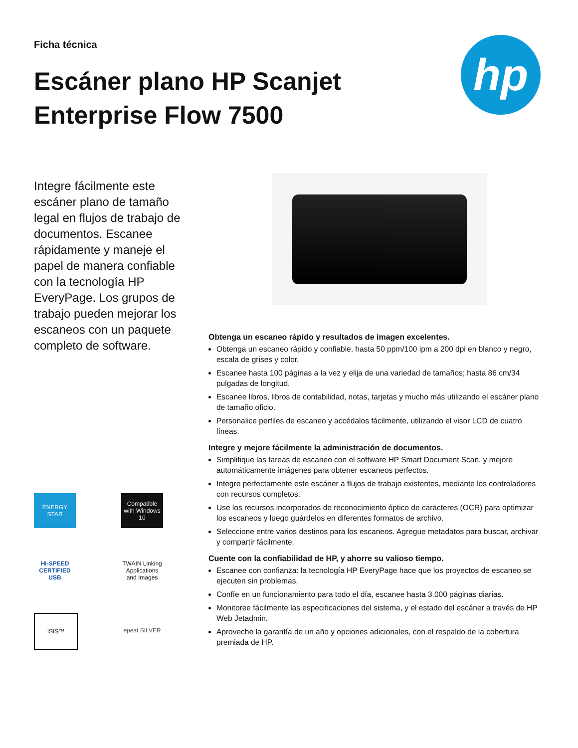Ficha técnica
Escáner plano HP Scanjet
Enterprise Flow 7500
hp
Integre fácilmente este escáner plano de tamaño legal en flujos de trabajo de documentos. Escanee rápidamente y maneje el papel de manera confiable con la tecnología HP EveryPage. Los grupos de trabajo pueden mejorar los escaneos con un paquete completo de software.
ENERGY STAR
Compatible with Windows 10
HI-SPEED CERTIFIED USB
TWAIN Linking Applications and Images
ISIS™
epeat SILVER
Obtenga un escaneo rápido y resultados de imagen excelentes.
Obtenga un escaneo rápido y confiable, hasta 50 ppm/100 ipm a 200 dpi en blanco y negro, escala de grises y color.
Escanee hasta 100 páginas a la vez y elija de una variedad de tamaños; hasta 86 cm/34 pulgadas de longitud.
Escanee libros, libros de contabilidad, notas, tarjetas y mucho más utilizando el escáner plano de tamaño oficio.
Personalice perfiles de escaneo y accédalos fácilmente, utilizando el visor LCD de cuatro líneas.
Integre y mejore fácilmente la administración de documentos.
Simplifique las tareas de escaneo con el software HP Smart Document Scan, y mejore automáticamente imágenes para obtener escaneos perfectos.
Integre perfectamente este escáner a flujos de trabajo existentes, mediante los controladores con recursos completos.
Use los recursos incorporados de reconocimiento óptico de caracteres (OCR) para optimizar los escaneos y luego guárdelos en diferentes formatos de archivo.
Seleccione entre varios destinos para los escaneos. Agregue metadatos para buscar, archivar y compartir fácilmente.
Cuente con la confiabilidad de HP, y ahorre su valioso tiempo.
Escanee con confianza: la tecnología HP EveryPage hace que los proyectos de escaneo se ejecuten sin problemas.
Confíe en un funcionamiento para todo el día, escanee hasta 3.000 páginas diarias.
Monitoree fácilmente las especificaciones del sistema, y el estado del escáner a través de HP Web Jetadmin.
Aproveche la garantía de un año y opciones adicionales, con el respaldo de la cobertura premiada de HP.